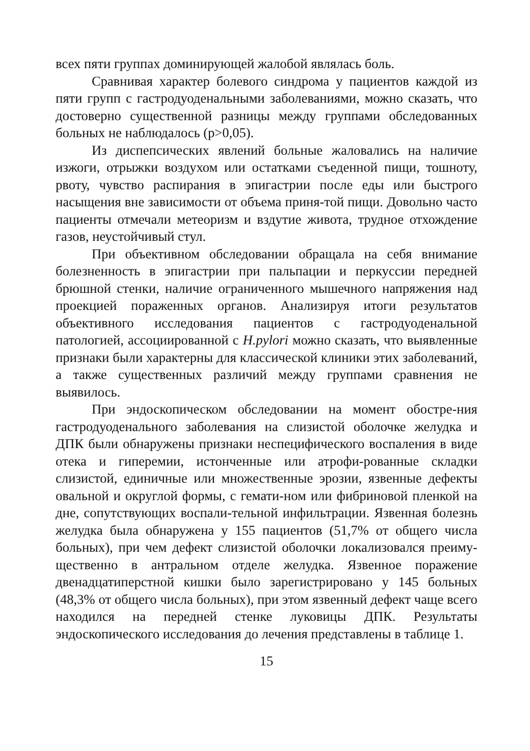всех пяти группах доминирующей жалобой являлась боль.
Сравнивая характер болевого синдрома у пациентов каждой из пяти групп с гастродуоденальными заболеваниями, можно сказать, что достоверно существенной разницы между группами обследованных больных не наблюдалось (р>0,05).
Из диспепсических явлений больные жаловались на наличие изжоги, отрыжки воздухом или остатками съеденной пищи, тошноту, рвоту, чувство распирания в эпигастрии после еды или быстрого насыщения вне зависимости от объема приня-той пищи. Довольно часто пациенты отмечали метеоризм и вздутие живота, трудное отхождение газов, неустойчивый стул.
При объективном обследовании обращала на себя внимание болезненность в эпигастрии при пальпации и перкуссии передней брюшной стенки, наличие ограниченного мышечного напряжения над проекцией пораженных органов. Анализируя итоги результатов объективного исследования пациентов с гастродуоденальной патологией, ассоциированной с H.pylori можно сказать, что выявленные признаки были характерны для классической клиники этих заболеваний, а также существенных различий между группами сравнения не выявилось.
При эндоскопическом обследовании на момент обостре-ния гастродуоденального заболевания на слизистой оболочке желудка и ДПК были обнаружены признаки неспецифического воспаления в виде отека и гиперемии, истонченные или атрофи-рованные складки слизистой, единичные или множественные эрозии, язвенные дефекты овальной и округлой формы, с гемати-ном или фибриновой пленкой на дне, сопутствующих воспали-тельной инфильтрации. Язвенная болезнь желудка была обнаружена у 155 пациентов (51,7% от общего числа больных), при чем дефект слизистой оболочки локализовался преиму-щественно в антральном отделе желудка. Язвенное поражение двенадцатиперстной кишки было зарегистрировано у 145 больных (48,3% от общего числа больных), при этом язвенный дефект чаще всего находился на передней стенке луковицы ДПК. Результаты эндоскопического исследования до лечения представлены в таблице 1.
15